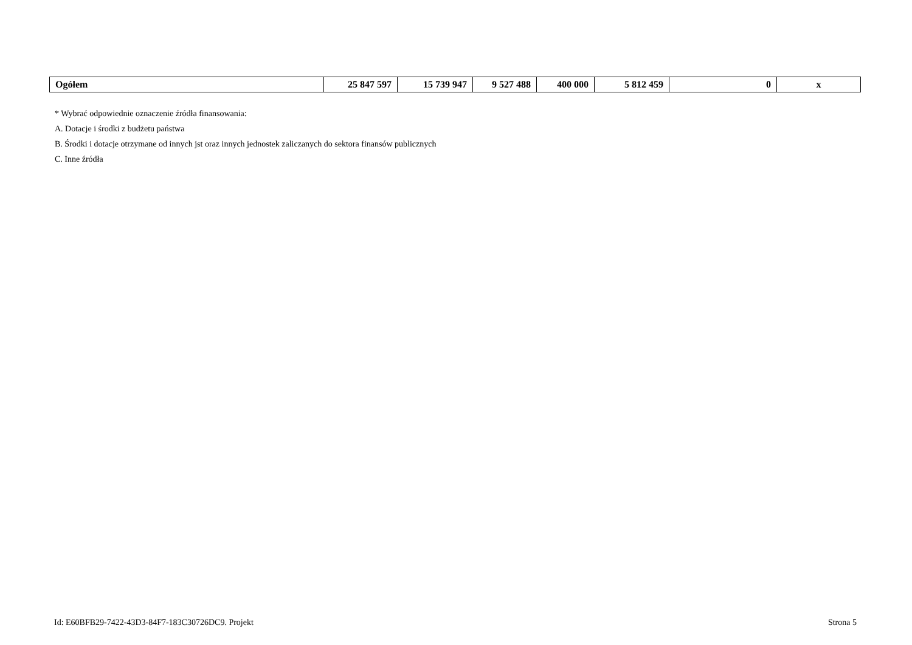| Ogółem | 25 847 597 | 15 739 947 | 9 527 488 | 400 000 | 5 812 459 | 0 | x |
* Wybrać odpowiednie oznaczenie źródła finansowania:
A. Dotacje i środki z budżetu państwa
B. Środki i dotacje otrzymane od innych jst oraz innych jednostek zaliczanych do sektora finansów publicznych
C. Inne źródła
Id: E60BFB29-7422-43D3-84F7-183C30726DC9. Projekt Strona 5